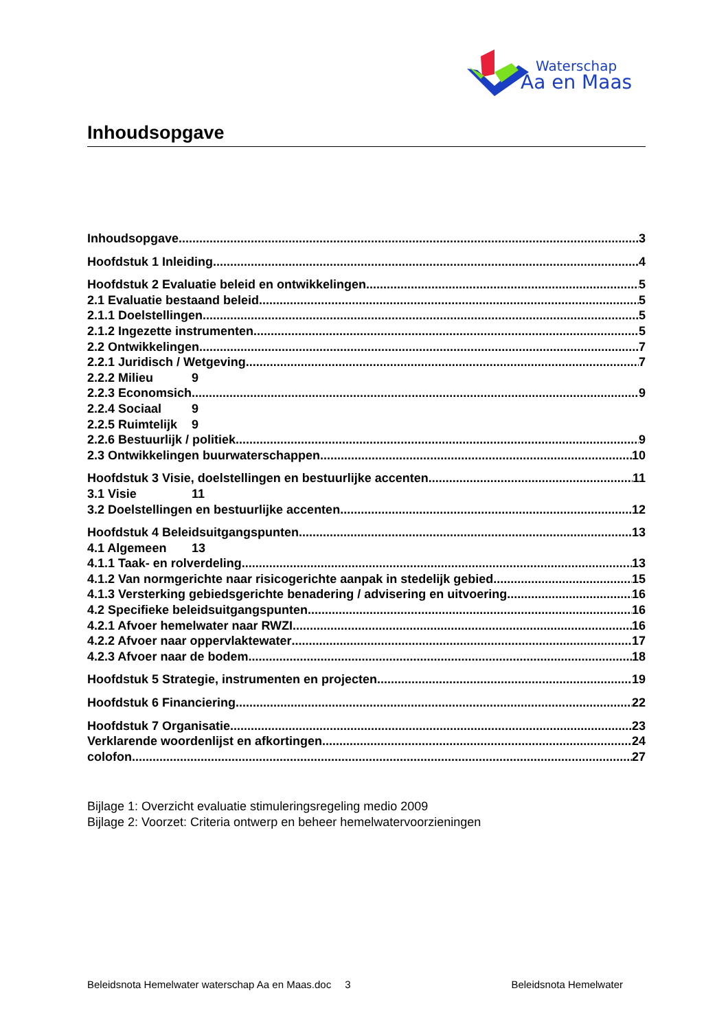Waterschap
Aa en Maas
Inhoudsopgave
Inhoudsopgave 3
Hoofdstuk 1 Inleiding 4
Hoofdstuk 2 Evaluatie beleid en ontwikkelingen 5
2.1 Evaluatie bestaand beleid 5
2.1.1 Doelstellingen 5
2.1.2 Ingezette instrumenten 5
2.2 Ontwikkelingen 7
2.2.1 Juridisch / Wetgeving 7
2.2.2 Milieu 9
2.2.3 Economsich 9
2.2.4 Sociaal 9
2.2.5 Ruimtelijk 9
2.2.6 Bestuurlijk / politiek 9
2.3 Ontwikkelingen buurwaterschappen 10
Hoofdstuk 3 Visie, doelstellingen en bestuurlijke accenten 11
3.1 Visie 11
3.2 Doelstellingen en bestuurlijke accenten 12
Hoofdstuk 4 Beleidsuitgangspunten 13
4.1 Algemeen 13
4.1.1 Taak- en rolverdeling 13
4.1.2 Van normgerichte naar risicogerichte aanpak in stedelijk gebied 15
4.1.3 Versterking gebiedsgerichte benadering / advisering en uitvoering 16
4.2 Specifieke beleidsuitgangspunten 16
4.2.1 Afvoer hemelwater naar RWZI 16
4.2.2 Afvoer naar oppervlaktewater 17
4.2.3 Afvoer naar de bodem 18
Hoofdstuk 5 Strategie, instrumenten en projecten 19
Hoofdstuk 6 Financiering 22
Hoofdstuk 7 Organisatie 23
Verklarende woordenlijst en afkortingen 24
colofon 27
Bijlage 1: Overzicht evaluatie stimuleringsregeling medio 2009
Bijlage 2: Voorzet: Criteria ontwerp en beheer hemelwatervoorzieningen
Beleidsnota Hemelwater waterschap Aa en Maas.doc 3 Beleidsnota Hemelwater